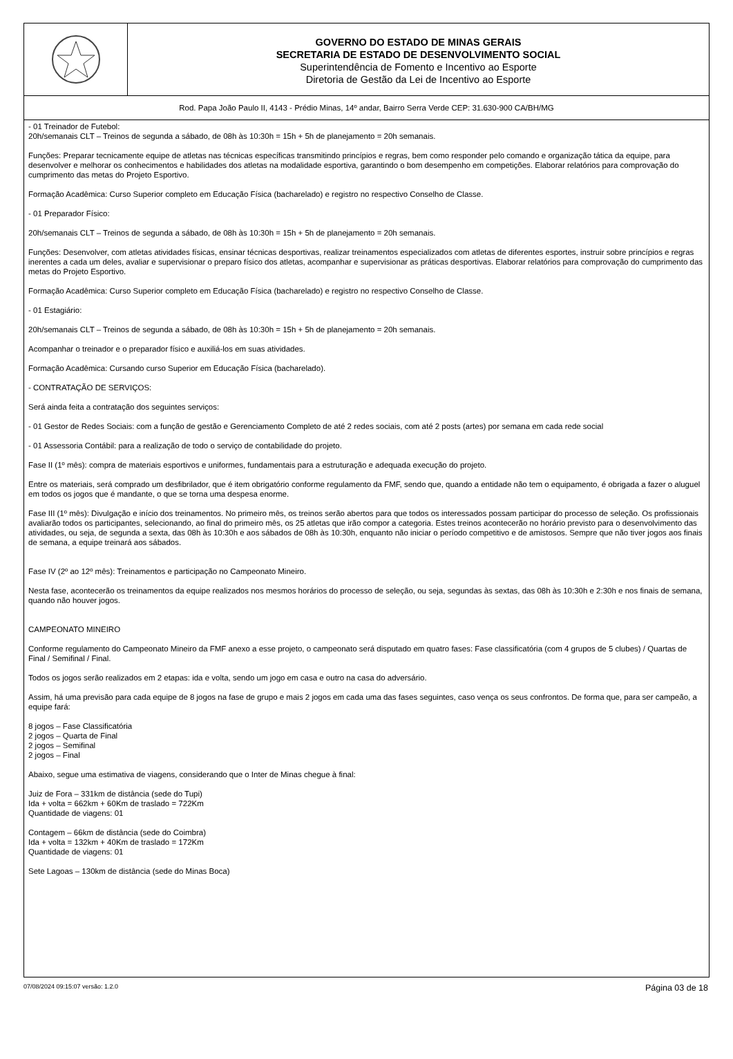GOVERNO DO ESTADO DE MINAS GERAIS
SECRETARIA DE ESTADO DE DESENVOLVIMENTO SOCIAL
Superintendência de Fomento e Incentivo ao Esporte
Diretoria de Gestão da Lei de Incentivo ao Esporte
Rod. Papa João Paulo II, 4143 - Prédio Minas, 14º andar, Bairro Serra Verde CEP: 31.630-900 CA/BH/MG
- 01 Treinador de Futebol:
20h/semanais CLT – Treinos de segunda a sábado, de 08h às 10:30h = 15h + 5h de planejamento = 20h semanais.
Funções: Preparar tecnicamente equipe de atletas nas técnicas específicas transmitindo princípios e regras, bem como responder pelo comando e organização tática da equipe, para desenvolver e melhorar os conhecimentos e habilidades dos atletas na modalidade esportiva, garantindo o bom desempenho em competições. Elaborar relatórios para comprovação do cumprimento das metas do Projeto Esportivo.
Formação Acadêmica: Curso Superior completo em Educação Física (bacharelado) e registro no respectivo Conselho de Classe.
- 01 Preparador Físico:
20h/semanais CLT – Treinos de segunda a sábado, de 08h às 10:30h = 15h + 5h de planejamento = 20h semanais.
Funções: Desenvolver, com atletas atividades físicas, ensinar técnicas desportivas, realizar treinamentos especializados com atletas de diferentes esportes, instruir sobre princípios e regras inerentes a cada um deles, avaliar e supervisionar o preparo físico dos atletas, acompanhar e supervisionar as práticas desportivas. Elaborar relatórios para comprovação do cumprimento das metas do Projeto Esportivo.
Formação Acadêmica: Curso Superior completo em Educação Física (bacharelado) e registro no respectivo Conselho de Classe.
- 01 Estagiário:
20h/semanais CLT – Treinos de segunda a sábado, de 08h às 10:30h = 15h + 5h de planejamento = 20h semanais.
Acompanhar o treinador e o preparador físico e auxiliá-los em suas atividades.
Formação Acadêmica: Cursando curso Superior em Educação Física (bacharelado).
- CONTRATAÇÃO DE SERVIÇOS:
Será ainda feita a contratação dos seguintes serviços:
- 01 Gestor de Redes Sociais: com a função de gestão e Gerenciamento Completo de até 2 redes sociais, com até 2 posts (artes) por semana em cada rede social
- 01 Assessoria Contábil: para a realização de todo o serviço de contabilidade do projeto.
Fase II (1º mês): compra de materiais esportivos e uniformes, fundamentais para a estruturação e adequada execução do projeto.
Entre os materiais, será comprado um desfibrilador, que é item obrigatório conforme regulamento da FMF, sendo que, quando a entidade não tem o equipamento, é obrigada a fazer o aluguel em todos os jogos que é mandante, o que se torna uma despesa enorme.
Fase III (1º mês): Divulgação e início dos treinamentos. No primeiro mês, os treinos serão abertos para que todos os interessados possam participar do processo de seleção. Os profissionais avaliarão todos os participantes, selecionando, ao final do primeiro mês, os 25 atletas que irão compor a categoria. Estes treinos acontecerão no horário previsto para o desenvolvimento das atividades, ou seja, de segunda a sexta, das 08h às 10:30h e aos sábados de 08h às 10:30h, enquanto não iniciar o período competitivo e de amistosos. Sempre que não tiver jogos aos finais de semana, a equipe treinará aos sábados.
Fase IV (2º ao 12º mês): Treinamentos e participação no Campeonato Mineiro.
Nesta fase, acontecerão os treinamentos da equipe realizados nos mesmos horários do processo de seleção, ou seja, segundas às sextas, das 08h às 10:30h e 2:30h e nos finais de semana, quando não houver jogos.
CAMPEONATO MINEIRO
Conforme regulamento do Campeonato Mineiro da FMF anexo a esse projeto, o campeonato será disputado em quatro fases: Fase classificatória (com 4 grupos de 5 clubes) / Quartas de Final / Semifinal / Final.
Todos os jogos serão realizados em 2 etapas: ida e volta, sendo um jogo em casa e outro na casa do adversário.
Assim, há uma previsão para cada equipe de 8 jogos na fase de grupo e mais 2 jogos em cada uma das fases seguintes, caso vença os seus confrontos. De forma que, para ser campeão, a equipe fará:
8 jogos – Fase Classificatória
2 jogos – Quarta de Final
2 jogos – Semifinal
2 jogos – Final
Abaixo, segue uma estimativa de viagens, considerando que o Inter de Minas chegue à final:
Juiz de Fora – 331km de distância (sede do Tupi)
Ida + volta = 662km + 60Km de traslado = 722Km
Quantidade de viagens: 01
Contagem – 66km de distância (sede do Coimbra)
Ida + volta = 132km + 40Km de traslado = 172Km
Quantidade de viagens: 01
Sete Lagoas – 130km de distância (sede do Minas Boca)
07/08/2024 09:15:07 versão: 1.2.0 Página 03 de 18